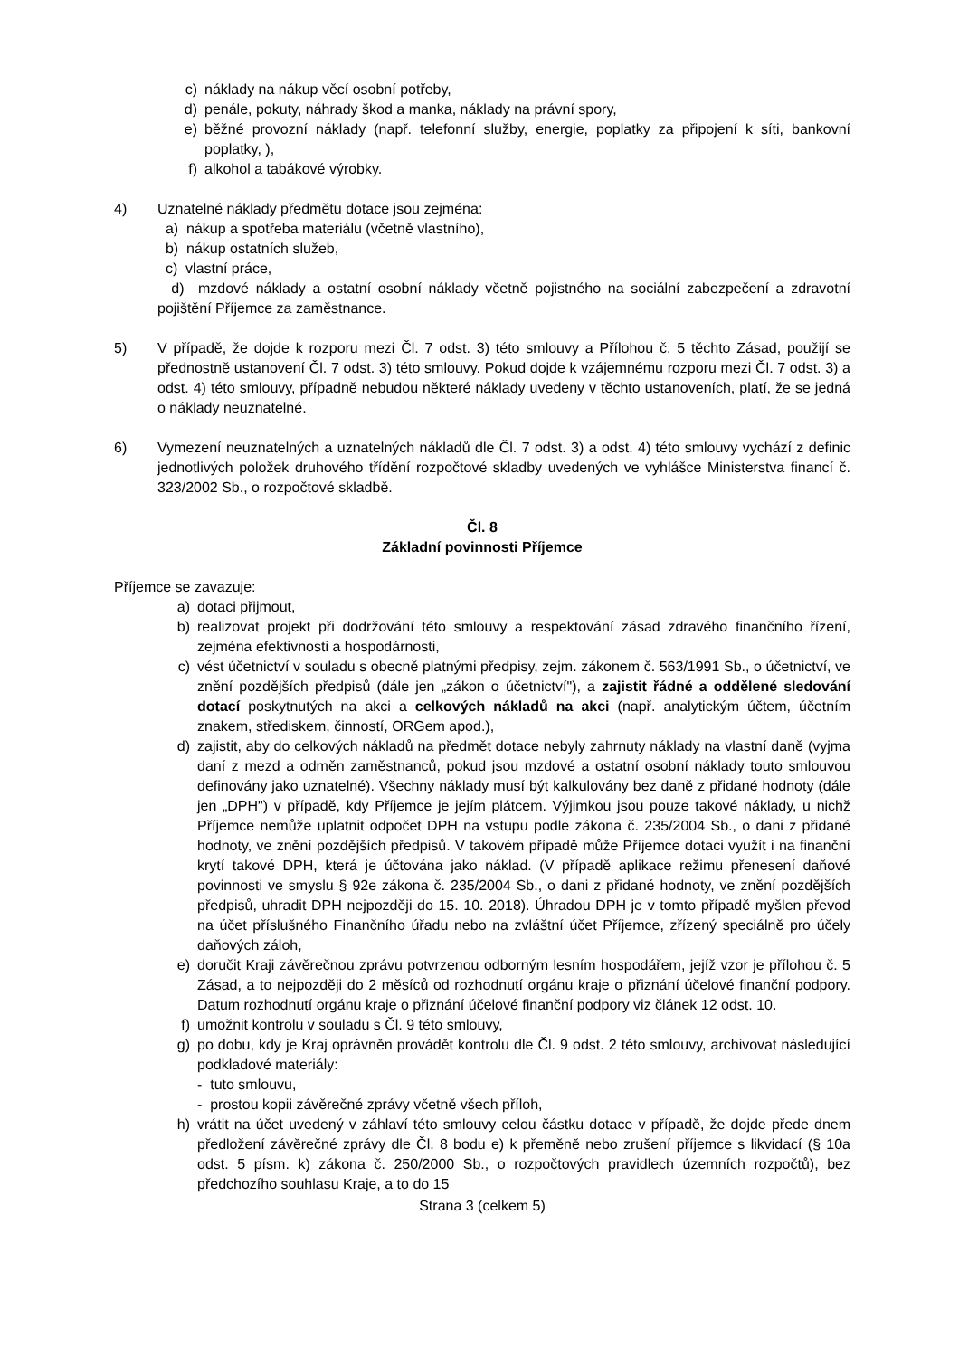c) náklady na nákup věcí osobní potřeby,
d) penále, pokuty, náhrady škod a manka, náklady na právní spory,
e) běžné provozní náklady (např. telefonní služby, energie, poplatky za připojení k síti, bankovní poplatky, ),
f) alkohol a tabákové výrobky.
4) Uznatelné náklady předmětu dotace jsou zejména:
a) nákup a spotřeba materiálu (včetně vlastního),
b) nákup ostatních služeb,
c) vlastní práce,
d) mzdové náklady a ostatní osobní náklady včetně pojistného na sociální zabezpečení a zdravotní pojištění Příjemce za zaměstnance.
5) V případě, že dojde k rozporu mezi Čl. 7 odst. 3) této smlouvy a Přílohou č. 5 těchto Zásad, použijí se přednostně ustanovení Čl. 7 odst. 3) této smlouvy. Pokud dojde k vzájemnému rozporu mezi Čl. 7 odst. 3) a odst. 4) této smlouvy, případně nebudou některé náklady uvedeny v těchto ustanoveních, platí, že se jedná o náklady neuznatelné.
6) Vymezení neuznatelných a uznatelných nákladů dle Čl. 7 odst. 3) a odst. 4) této smlouvy vychází z definic jednotlivých položek druhového třídění rozpočtové skladby uvedených ve vyhlášce Ministerstva financí č. 323/2002 Sb., o rozpočtové skladbě.
Čl. 8
Základní povinnosti Příjemce
Příjemce se zavazuje:
a) dotaci přijmout,
b) realizovat projekt při dodržování této smlouvy a respektování zásad zdravého finančního řízení, zejména efektivnosti a hospodárnosti,
c) vést účetnictví v souladu s obecně platnými předpisy, zejm. zákonem č. 563/1991 Sb., o účetnictví, ve znění pozdějších předpisů (dále jen „zákon o účetnictví"), a zajistit řádné a oddělené sledování dotací poskytnutých na akci a celkových nákladů na akci (např. analytickým účtem, účetním znakem, střediskem, činností, ORGem apod.),
d) zajistit, aby do celkových nákladů na předmět dotace nebyly zahrnuty náklady na vlastní daně (vyjma daní z mezd a odměn zaměstnanců, pokud jsou mzdové a ostatní osobní náklady touto smlouvou definovány jako uznatelné). Všechny náklady musí být kalkulovány bez daně z přidané hodnoty (dále jen „DPH") v případě, kdy Příjemce je jejím plátcem. Výjimkou jsou pouze takové náklady, u nichž Příjemce nemůže uplatnit odpočet DPH na vstupu podle zákona č. 235/2004 Sb., o dani z přidané hodnoty, ve znění pozdějších předpisů. V takovém případě může Příjemce dotaci využít i na finanční krytí takové DPH, která je účtována jako náklad. (V případě aplikace režimu přenesení daňové povinnosti ve smyslu § 92e zákona č. 235/2004 Sb., o dani z přidané hodnoty, ve znění pozdějších předpisů, uhradit DPH nejpozději do 15. 10. 2018). Úhradou DPH je v tomto případě myšlen převod na účet příslušného Finančního úřadu nebo na zvláštní účet Příjemce, zřízený speciálně pro účely daňových záloh,
e) doručit Kraji závěrečnou zprávu potvrzenou odborným lesním hospodářem, jejíž vzor je přílohou č. 5 Zásad, a to nejpozději do 2 měsíců od rozhodnutí orgánu kraje o přiznání účelové finanční podpory. Datum rozhodnutí orgánu kraje o přiznání účelové finanční podpory viz článek 12 odst. 10.
f) umožnit kontrolu v souladu s Čl. 9 této smlouvy,
g) po dobu, kdy je Kraj oprávněn provádět kontrolu dle Čl. 9 odst. 2 této smlouvy, archivovat následující podkladové materiály:
- tuto smlouvu,
- prostou kopii závěrečné zprávy včetně všech příloh,
h) vrátit na účet uvedený v záhlaví této smlouvy celou částku dotace v případě, že dojde přede dnem předložení závěrečné zprávy dle Čl. 8 bodu e) k přeměně nebo zrušení příjemce s likvidací (§ 10a odst. 5 písm. k) zákona č. 250/2000 Sb., o rozpočtových pravidlech územních rozpočtů), bez předchozího souhlasu Kraje, a to do 15
Strana 3 (celkem 5)